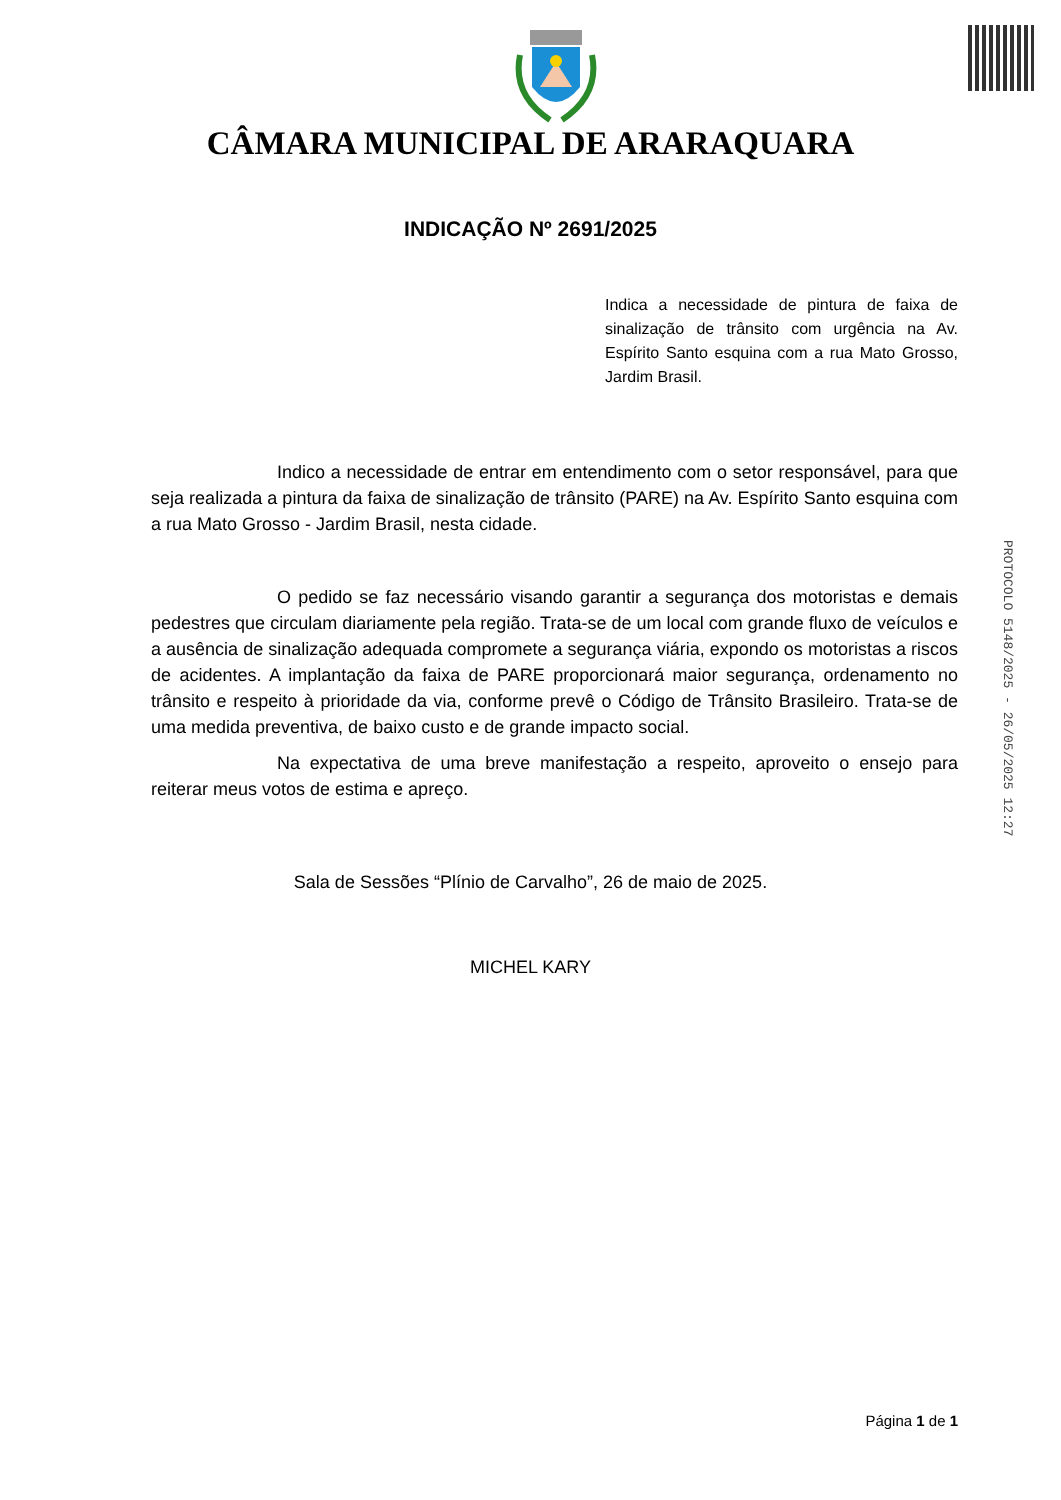CÂMARA MUNICIPAL DE ARARAQUARA
INDICAÇÃO Nº 2691/2025
Indica a necessidade de pintura de faixa de sinalização de trânsito com urgência na Av. Espírito Santo esquina com a rua Mato Grosso, Jardim Brasil.
Indico a necessidade de entrar em entendimento com o setor responsável, para que seja realizada a pintura da faixa de sinalização de trânsito (PARE) na Av. Espírito Santo esquina com a rua Mato Grosso - Jardim Brasil, nesta cidade.
O pedido se faz necessário visando garantir a segurança dos motoristas e demais pedestres que circulam diariamente pela região. Trata-se de um local com grande fluxo de veículos e a ausência de sinalização adequada compromete a segurança viária, expondo os motoristas a riscos de acidentes. A implantação da faixa de PARE proporcionará maior segurança, ordenamento no trânsito e respeito à prioridade da via, conforme prevê o Código de Trânsito Brasileiro. Trata-se de uma medida preventiva, de baixo custo e de grande impacto social.
Na expectativa de uma breve manifestação a respeito, aproveito o ensejo para reiterar meus votos de estima e apreço.
Sala de Sessões “Plínio de Carvalho”, 26 de maio de 2025.
MICHEL KARY
PROTOCOLO 5148/2025 - 26/05/2025 12:27
Página 1 de 1